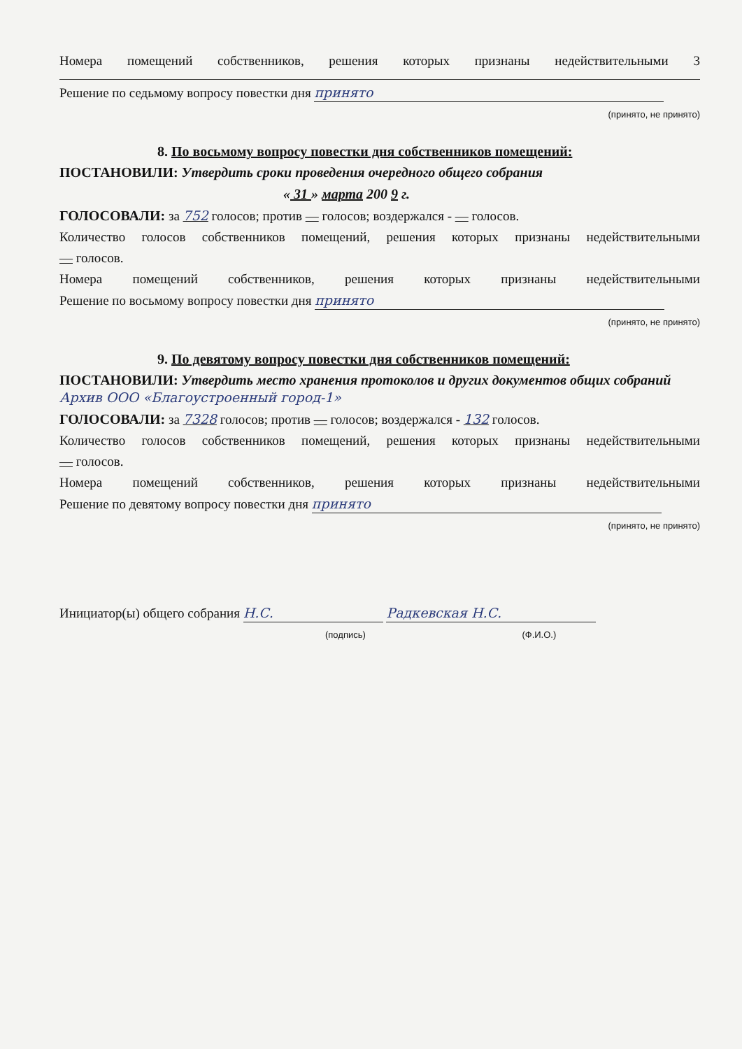Номера помещений собственников, решения которых признаны недействительными 3
Решение по седьмому вопросу повестки дня принято
(принято, не принято)
8. По восьмому вопросу повестки дня собственников помещений:
ПОСТАНОВИЛИ: Утвердить сроки проведения очередного общего собрания
« 31 » марта 200 9 г.
ГОЛОСОВАЛИ: за 752 голосов; против — голосов; воздержался - — голосов.
Количество голосов собственников помещений, решения которых признаны недействительными
— голосов.
Номера помещений собственников, решения которых признаны недействительными
Решение по восьмому вопросу повестки дня принято
(принято, не принято)
9. По девятому вопросу повестки дня собственников помещений:
ПОСТАНОВИЛИ: Утвердить место хранения протоколов и других документов общих собраний Архив ООО «Благоустроенный город-1»
ГОЛОСОВАЛИ: за 7328 голосов; против — голосов; воздержался - 132 голосов.
Количество голосов собственников помещений, решения которых признаны недействительными
— голосов.
Номера помещений собственников, решения которых признаны недействительными
Решение по девятому вопросу повестки дня принято
(принято, не принято)
Инициатор(ы) общего собрания Н.С. Радкевская Н.С.
(подпись) (Ф.И.О.)